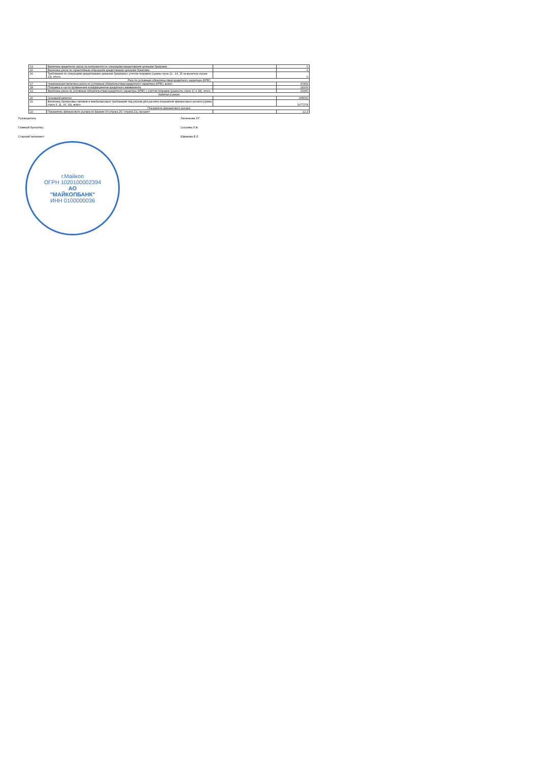| 14 | Величина кредитного риска на контрагента по операциям кредитования ценными бумагами | | 0 |
| 15 | Величина риска по гарантийным операциям кредитования ценными бумагами | | 0 |
| 16 | Требования по операциям кредитования ценными бумагами с учетом поправок (сумма строк 12 , 14, 15 за вычетом строки 13), итого: | | 0 |
| Риск по условным обязательствам кредитного характера (КРВ') | | | |
| 17 | Номинальная величина риска по условным обязательствам кредитного характера (КРВ'), всего: | | 47469 |
| 18 | Поправка в части применения коэффициентов кредитного эквивалента | | 24109 |
| 19 | Величина риска по условным обязательствам кредитного характера (КРВ') с учетом поправок (разность строк 17 и 18), итого: | | 23360 |
| Капитал и риски | | | |
| 20 | Основной капитал | | 205632 |
| 21 | Величина балансовых активов и внебалансовых требований под риском для расчета показателя финансового рычага (сумма строк 3, 11, 16, 19), всего: | | 1677278 |
| Показатель финансового рычага | | | |
| 22 | Показатель финансового рычага по Базелю III (строка 20 / строка 21), процент | | 12,3 |
Руководитель
Люленкова Л.Г.
Главный бухгалтер
Сысоева Л.Ф.
Старший экономист
Ефимова Е.Л.
г.Майкоп
ОГРН 1020100002394
АО
"МАЙКОПБАНК"
ИНН 0100000036